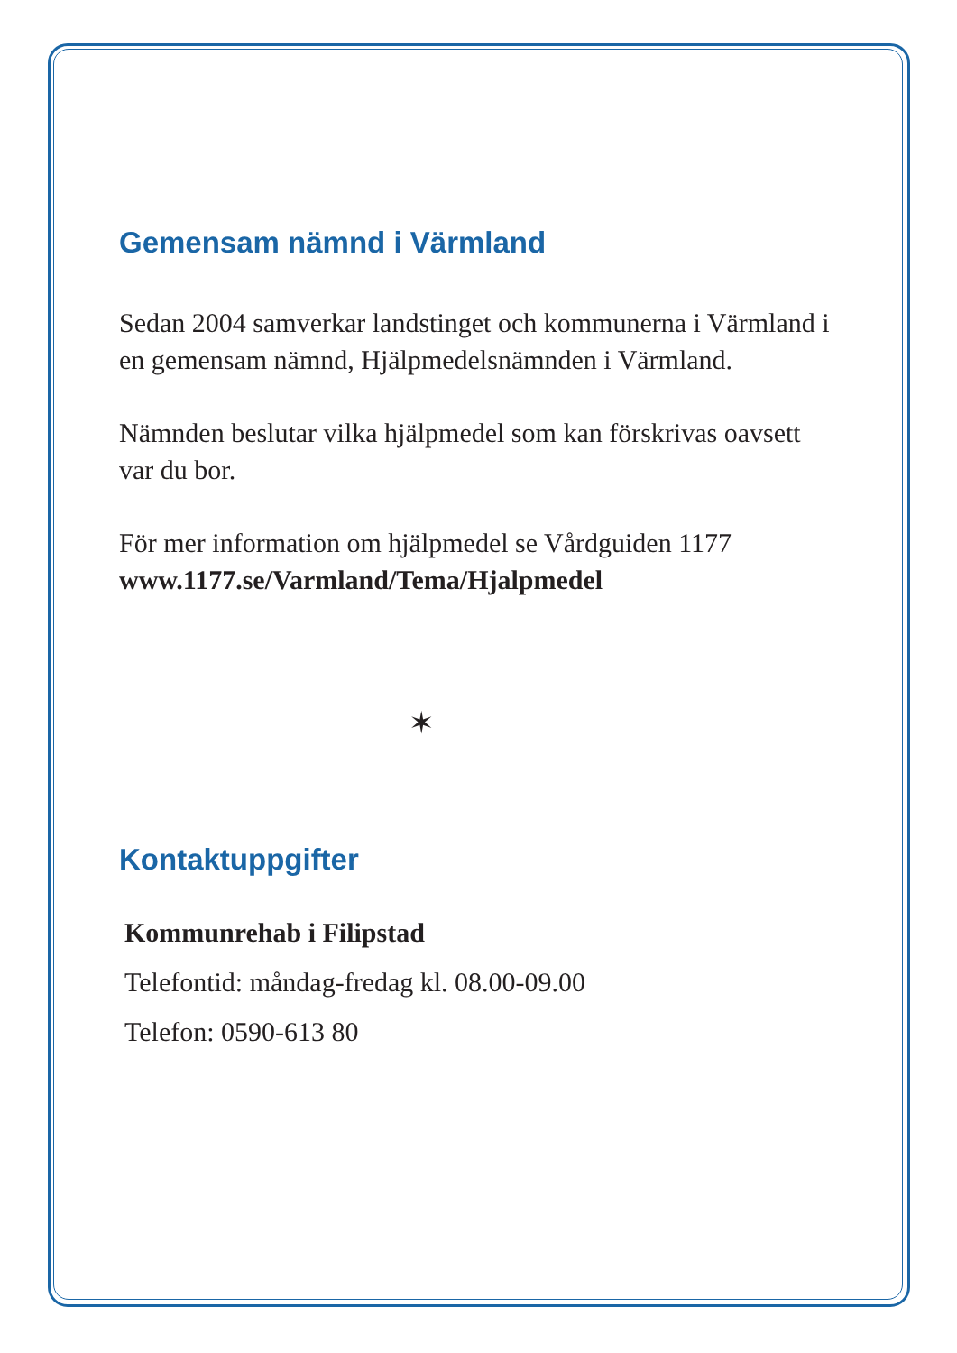Gemensam nämnd i Värmland
Sedan 2004 samverkar landstinget och kommunerna i Värmland i en gemensam nämnd, Hjälpmedelsnämnden i Värmland.
Nämnden beslutar vilka hjälpmedel som kan förskrivas oavsett var du bor.
För mer information om hjälpmedel se Vårdguiden 1177
www.1177.se/Varmland/Tema/Hjalpmedel
✶
Kontaktuppgifter
Kommunrehab i Filipstad
Telefontid: måndag-fredag kl. 08.00-09.00
Telefon: 0590-613 80